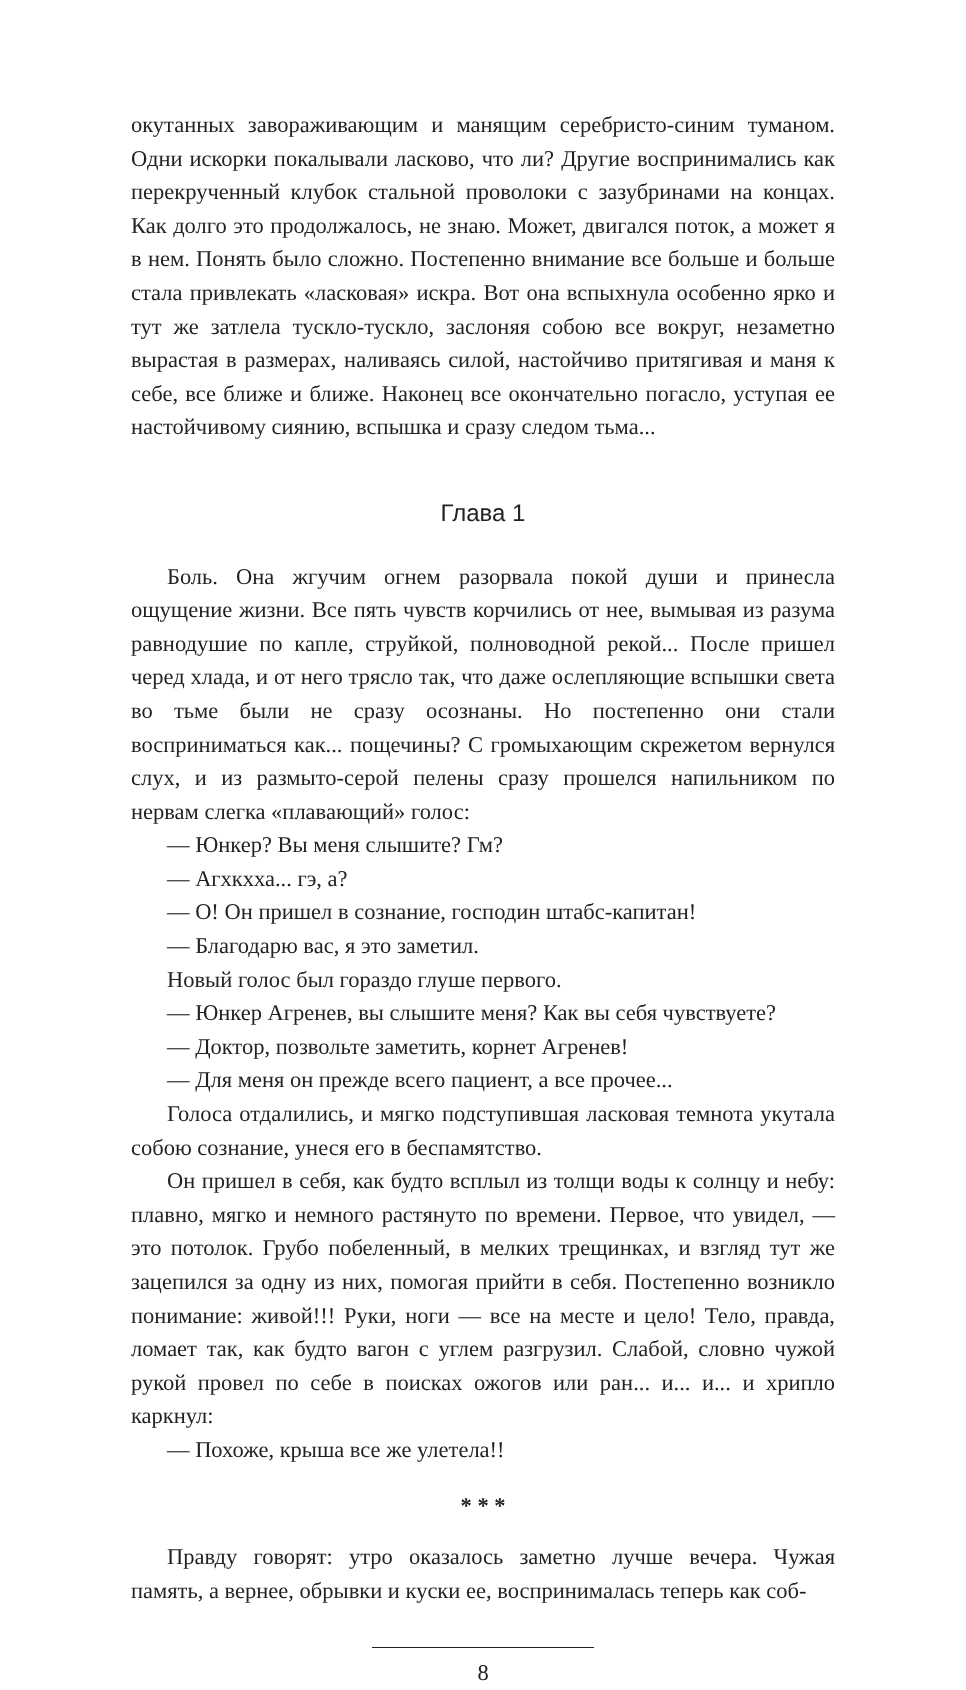окутанных завораживающим и манящим серебристо-синим туманом. Одни искорки покалывали ласково, что ли? Другие воспринимались как перекрученный клубок стальной проволоки с зазубринами на концах. Как долго это продолжалось, не знаю. Может, двигался поток, а может я в нем. Понять было сложно. Постепенно внимание все больше и больше стала привлекать «ласковая» искра. Вот она вспыхнула особенно ярко и тут же затлела тускло-тускло, заслоняя собою все вокруг, незаметно вырастая в размерах, наливаясь силой, настойчиво притягивая и маня к себе, все ближе и ближе. Наконец все окончательно погасло, уступая ее настойчивому сиянию, вспышка и сразу следом тьма...
Глава 1
Боль. Она жгучим огнем разорвала покой души и принесла ощущение жизни. Все пять чувств корчились от нее, вымывая из разума равнодушие по капле, струйкой, полноводной рекой... После пришел черед хлада, и от него трясло так, что даже ослепляющие вспышки света во тьме были не сразу осознаны. Но постепенно они стали восприниматься как... пощечины? С громыхающим скрежетом вернулся слух, и из размыто-серой пелены сразу прошелся напильником по нервам слегка «плавающий» голос:
— Юнкер? Вы меня слышите? Гм?
— Агхкхха... гэ, а?
— О! Он пришел в сознание, господин штабс-капитан!
— Благодарю вас, я это заметил.
Новый голос был гораздо глуше первого.
— Юнкер Агренев, вы слышите меня? Как вы себя чувствуете?
— Доктор, позвольте заметить, корнет Агренев!
— Для меня он прежде всего пациент, а все прочее...
Голоса отдалились, и мягко подступившая ласковая темнота укутала собою сознание, унеся его в беспамятство.
Он пришел в себя, как будто всплыл из толщи воды к солнцу и небу: плавно, мягко и немного растянуто по времени. Первое, что увидел, — это потолок. Грубо побеленный, в мелких трещинках, и взгляд тут же зацепился за одну из них, помогая прийти в себя. Постепенно возникло понимание: живой!!! Руки, ноги — все на месте и цело! Тело, правда, ломает так, как будто вагон с углем разгрузил. Слабой, словно чужой рукой провел по себе в поисках ожогов или ран... и... и... и хрипло каркнул:
— Похоже, крыша все же улетела!!
* * *
Правду говорят: утро оказалось заметно лучше вечера. Чужая память, а вернее, обрывки и куски ее, воспринималась теперь как соб-
8